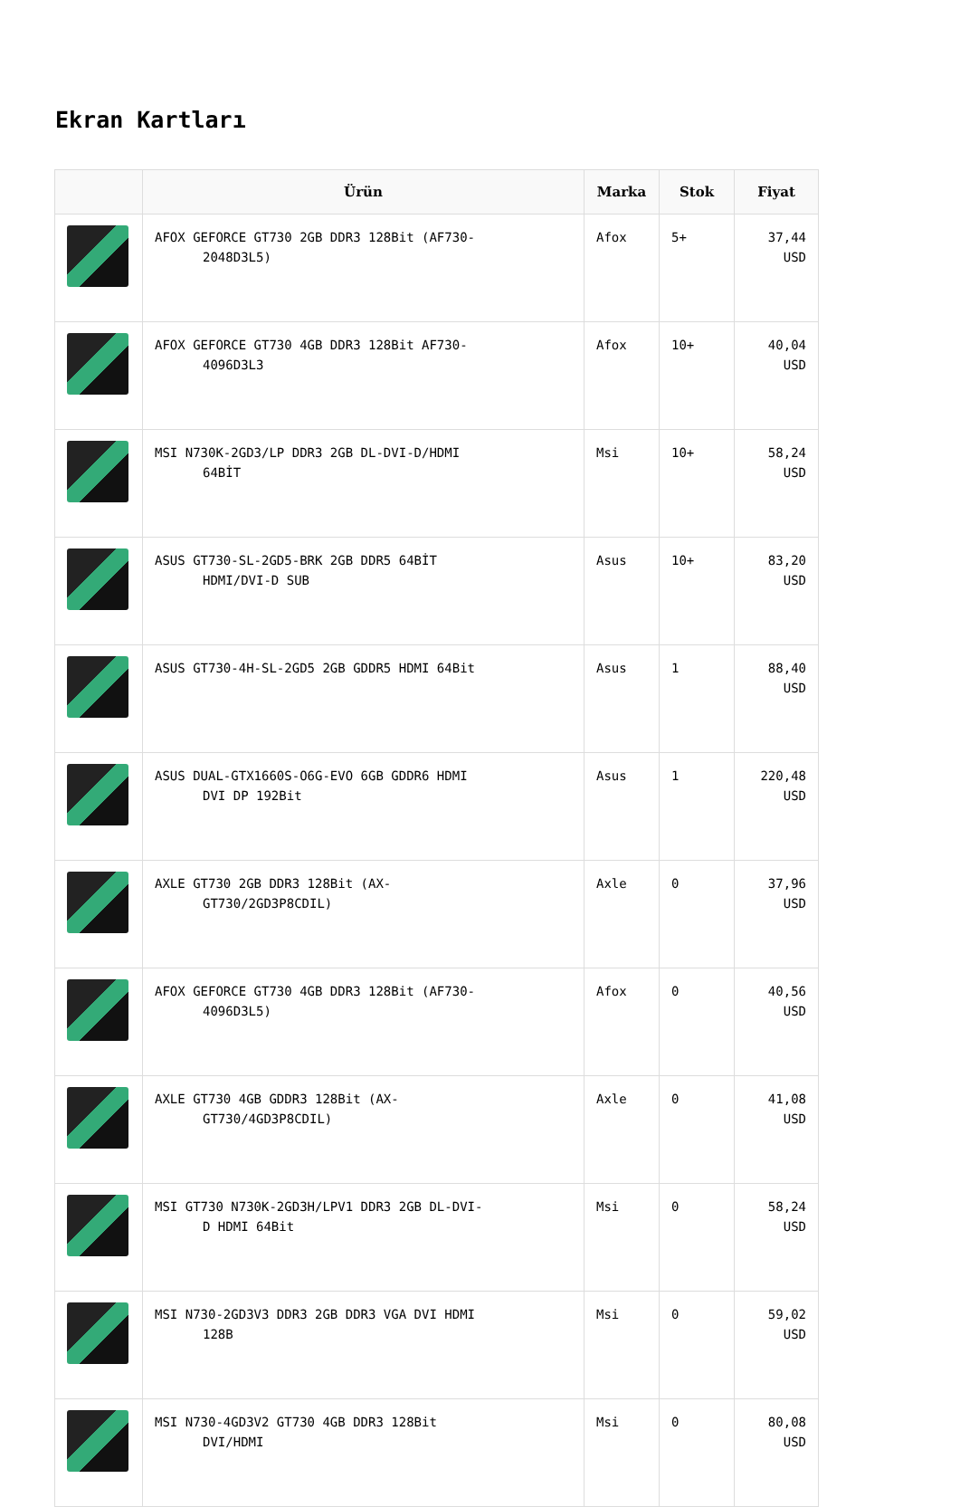Ekran Kartları
| | Ürün | Marka | Stok | Fiyat |
| --- | --- | --- | --- | --- |
| | AFOX GEFORCE GT730 2GB DDR3 128Bit (AF730- 2048D3L5) | Afox | 5+ | 37,44 USD |
| | AFOX GEFORCE GT730 4GB DDR3 128Bit AF730- 4096D3L3 | Afox | 10+ | 40,04 USD |
| | MSI N730K-2GD3/LP DDR3 2GB DL-DVI-D/HDMI 64BİT | Msi | 10+ | 58,24 USD |
| | ASUS GT730-SL-2GD5-BRK 2GB DDR5 64BİT HDMI/DVI-D SUB | Asus | 10+ | 83,20 USD |
| | ASUS GT730-4H-SL-2GD5 2GB GDDR5 HDMI 64Bit | Asus | 1 | 88,40 USD |
| | ASUS DUAL-GTX1660S-O6G-EVO 6GB GDDR6 HDMI DVI DP 192Bit | Asus | 1 | 220,48 USD |
| | AXLE GT730 2GB DDR3 128Bit (AX- GT730/2GD3P8CDIL) | Axle | 0 | 37,96 USD |
| | AFOX GEFORCE GT730 4GB DDR3 128Bit (AF730- 4096D3L5) | Afox | 0 | 40,56 USD |
| | AXLE GT730 4GB GDDR3 128Bit (AX- GT730/4GD3P8CDIL) | Axle | 0 | 41,08 USD |
| | MSI GT730 N730K-2GD3H/LPV1 DDR3 2GB DL-DVI- D HDMI 64Bit | Msi | 0 | 58,24 USD |
| | MSI N730-2GD3V3 DDR3 2GB DDR3 VGA DVI HDMI 128B | Msi | 0 | 59,02 USD |
| | MSI N730-4GD3V2 GT730 4GB DDR3 128Bit DVI/HDMI | Msi | 0 | 80,08 USD |